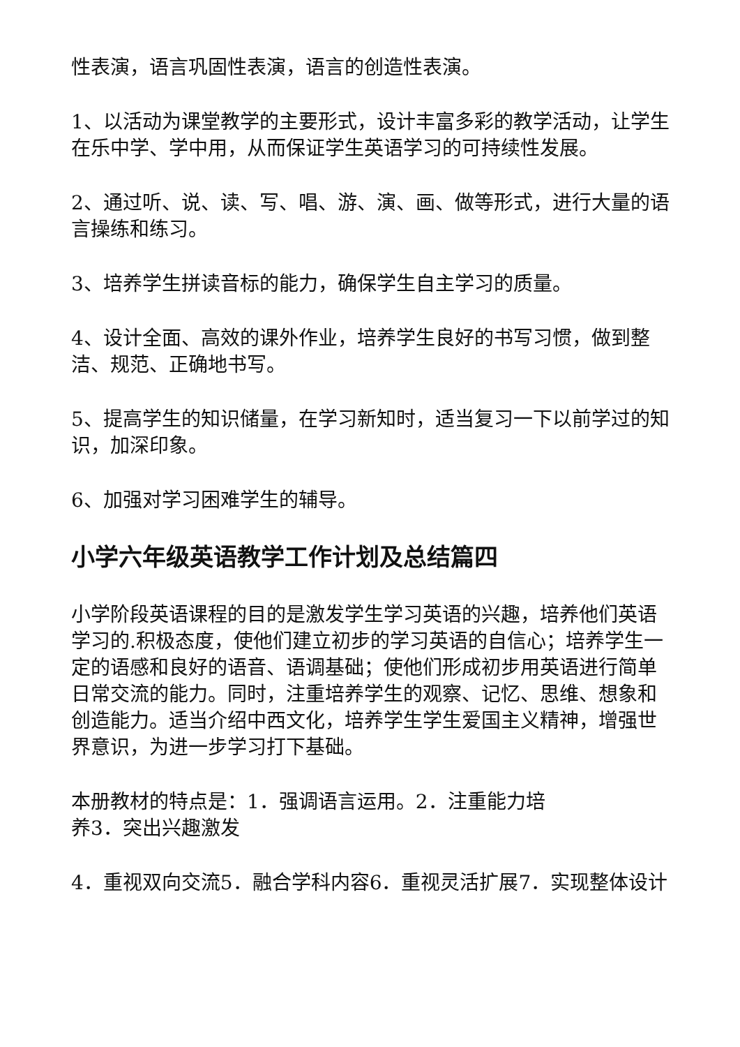性表演，语言巩固性表演，语言的创造性表演。
1、以活动为课堂教学的主要形式，设计丰富多彩的教学活动，让学生在乐中学、学中用，从而保证学生英语学习的可持续性发展。
2、通过听、说、读、写、唱、游、演、画、做等形式，进行大量的语言操练和练习。
3、培养学生拼读音标的能力，确保学生自主学习的质量。
4、设计全面、高效的课外作业，培养学生良好的书写习惯，做到整洁、规范、正确地书写。
5、提高学生的知识储量，在学习新知时，适当复习一下以前学过的知识，加深印象。
6、加强对学习困难学生的辅导。
小学六年级英语教学工作计划及总结篇四
小学阶段英语课程的目的是激发学生学习英语的兴趣，培养他们英语学习的.积极态度，使他们建立初步的学习英语的自信心；培养学生一定的语感和良好的语音、语调基础；使他们形成初步用英语进行简单日常交流的能力。同时，注重培养学生的观察、记忆、思维、想象和创造能力。适当介绍中西文化，培养学生学生爱国主义精神，增强世界意识，为进一步学习打下基础。
本册教材的特点是：1．强调语言运用。2．注重能力培
养3．突出兴趣激发
4．重视双向交流5．融合学科内容6．重视灵活扩展7．实现整体设计